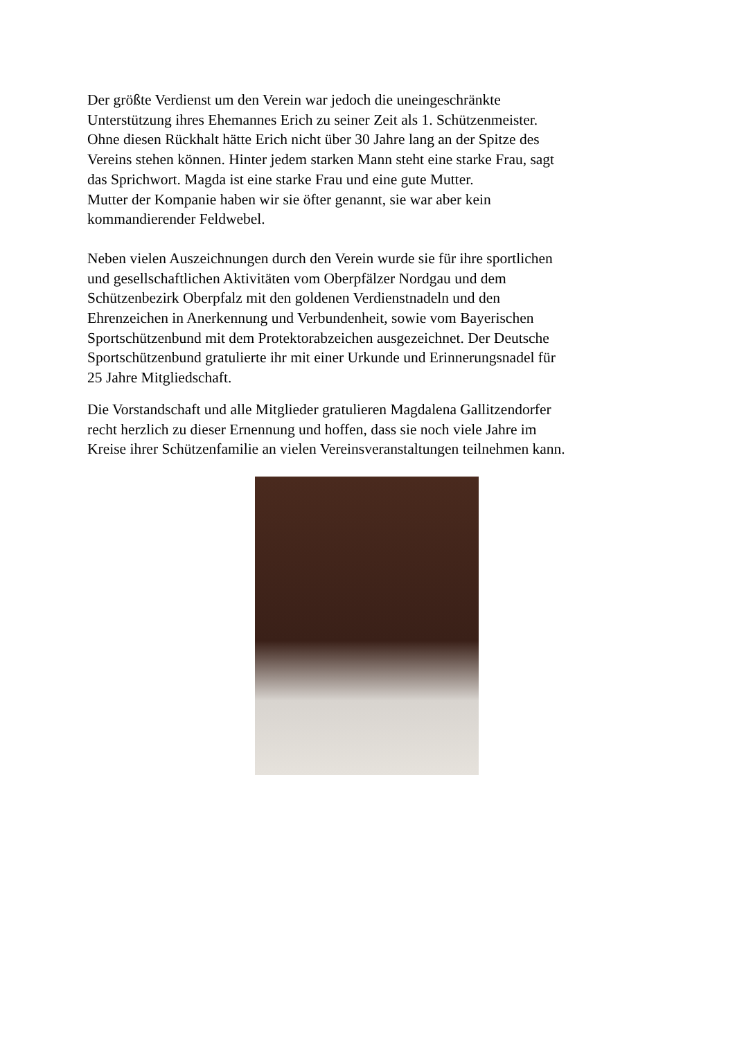Der größte Verdienst um den Verein war jedoch die uneingeschränkte
Unterstützung ihres Ehemannes Erich zu seiner Zeit als 1. Schützenmeister.
Ohne diesen Rückhalt hätte Erich nicht über 30 Jahre lang an der Spitze des
Vereins stehen können. Hinter jedem starken Mann steht eine starke Frau, sagt
das Sprichwort. Magda ist eine starke Frau und eine gute Mutter.
Mutter der Kompanie haben wir sie öfter genannt, sie war aber kein
kommandierender Feldwebel.
Neben vielen Auszeichnungen durch den Verein wurde sie für ihre sportlichen
und gesellschaftlichen Aktivitäten vom Oberpfälzer Nordgau und dem
Schützenbezirk Oberpfalz mit den goldenen Verdienstnadeln und den
Ehrenzeichen in Anerkennung und Verbundenheit, sowie vom Bayerischen
Sportschützenbund mit dem Protektorabzeichen ausgezeichnet. Der Deutsche
Sportschützenbund gratulierte ihr mit einer Urkunde und Erinnerungsnadel für
25 Jahre Mitgliedschaft.
Die Vorstandschaft und alle Mitglieder gratulieren Magdalena Gallitzendorfer
recht herzlich zu dieser Ernennung und hoffen, dass sie noch viele Jahre im
Kreise ihrer Schützenfamilie an vielen Vereinsveranstaltungen teilnehmen kann.